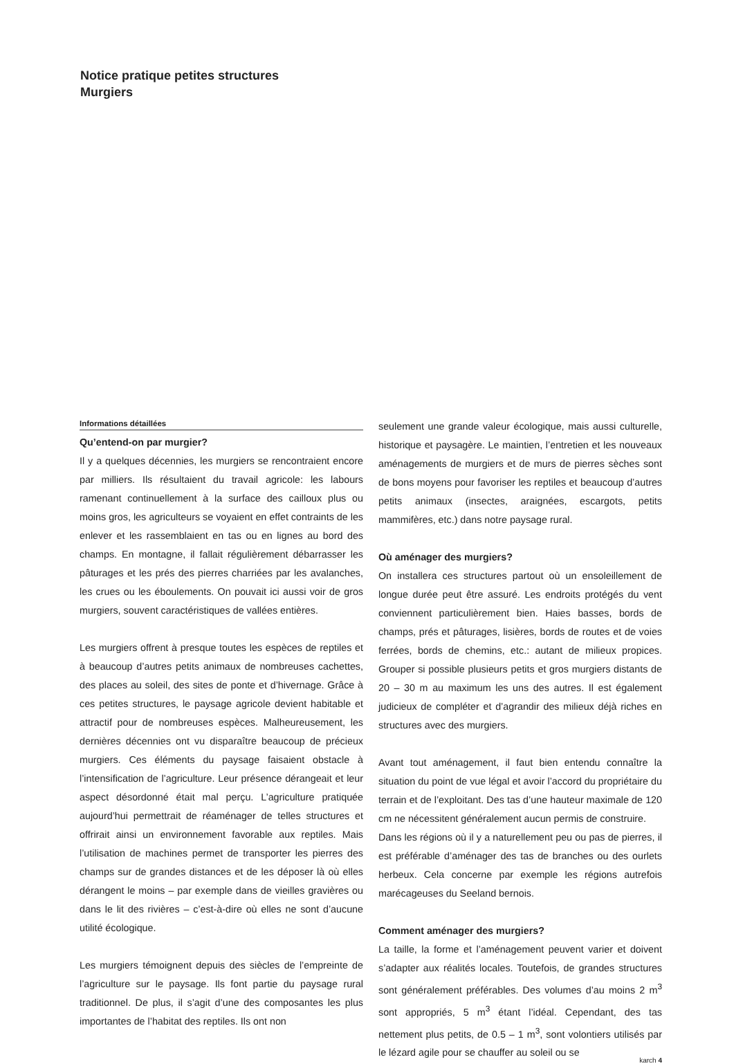Notice pratique petites structures
Murgiers
Informations détaillées
Qu’entend-on par murgier?
Il y a quelques décennies, les murgiers se rencontraient encore par milliers. Ils résultaient du travail agricole: les labours ramenant continuellement à la surface des cailloux plus ou moins gros, les agriculteurs se voyaient en effet contraints de les enlever et les rassemblaient en tas ou en lignes au bord des champs. En montagne, il fallait régulièrement débarrasser les pâturages et les prés des pierres charriées par les avalanches, les crues ou les éboulements. On pouvait ici aussi voir de gros murgiers, souvent caractéristiques de vallées entières.
Les murgiers offrent à presque toutes les espèces de reptiles et à beaucoup d’autres petits animaux de nombreuses cachettes, des places au soleil, des sites de ponte et d’hivernage. Grâce à ces petites structures, le paysage agricole devient habitable et attractif pour de nombreuses espèces. Malheureusement, les dernières décennies ont vu disparaître beaucoup de précieux murgiers. Ces éléments du paysage faisaient obstacle à l’intensification de l’agriculture. Leur présence dérangeait et leur aspect désordonné était mal perçu. L’agriculture pratiquée aujourd’hui permettrait de réaménager de telles structures et offrirait ainsi un environnement favorable aux reptiles. Mais l’utilisation de machines permet de transporter les pierres des champs sur de grandes distances et de les déposer là où elles dérangent le moins – par exemple dans de vieilles gravières ou dans le lit des rivières – c’est-à-dire où elles ne sont d’aucune utilité écologique.
Les murgiers témoignent depuis des siècles de l’empreinte de l’agriculture sur le paysage. Ils font partie du paysage rural traditionnel. De plus, il s’agit d’une des composantes les plus importantes de l’habitat des reptiles. Ils ont non
seulement une grande valeur écologique, mais aussi culturelle, historique et paysagère. Le maintien, l’entretien et les nouveaux aménagements de murgiers et de murs de pierres sèches sont de bons moyens pour favoriser les reptiles et beaucoup d’autres petits animaux (insectes, araignées, escargots, petits mammifères, etc.) dans notre paysage rural.
Où aménager des murgiers?
On installera ces structures partout où un ensoleillement de longue durée peut être assuré. Les endroits protégés du vent conviennent particulièrement bien. Haies basses, bords de champs, prés et pâturages, lisières, bords de routes et de voies ferrées, bords de chemins, etc.: autant de milieux propices. Grouper si possible plusieurs petits et gros murgiers distants de 20 – 30 m au maximum les uns des autres. Il est également judicieux de compléter et d’agrandir des milieux déjà riches en structures avec des murgiers.
Avant tout aménagement, il faut bien entendu connaître la situation du point de vue légal et avoir l’accord du propriétaire du terrain et de l’exploitant. Des tas d’une hauteur maximale de 120 cm ne nécessitent généralement aucun permis de construire.
Dans les régions où il y a naturellement peu ou pas de pierres, il est préférable d’aménager des tas de branches ou des ourlets herbeux. Cela concerne par exemple les régions autrefois marécageuses du Seeland bernois.
Comment aménager des murgiers?
La taille, la forme et l’aménagement peuvent varier et doivent s’adapter aux réalités locales. Toutefois, de grandes structures sont généralement préférables. Des volumes d’au moins 2 m<sup>3</sup> sont appropriés, 5 m<sup>3</sup> étant l’idéal. Cependant, des tas nettement plus petits, de 0.5 – 1 m<sup>3</sup>, sont volontiers utilisés par le lézard agile pour se chauffer au soleil ou se
karch 4